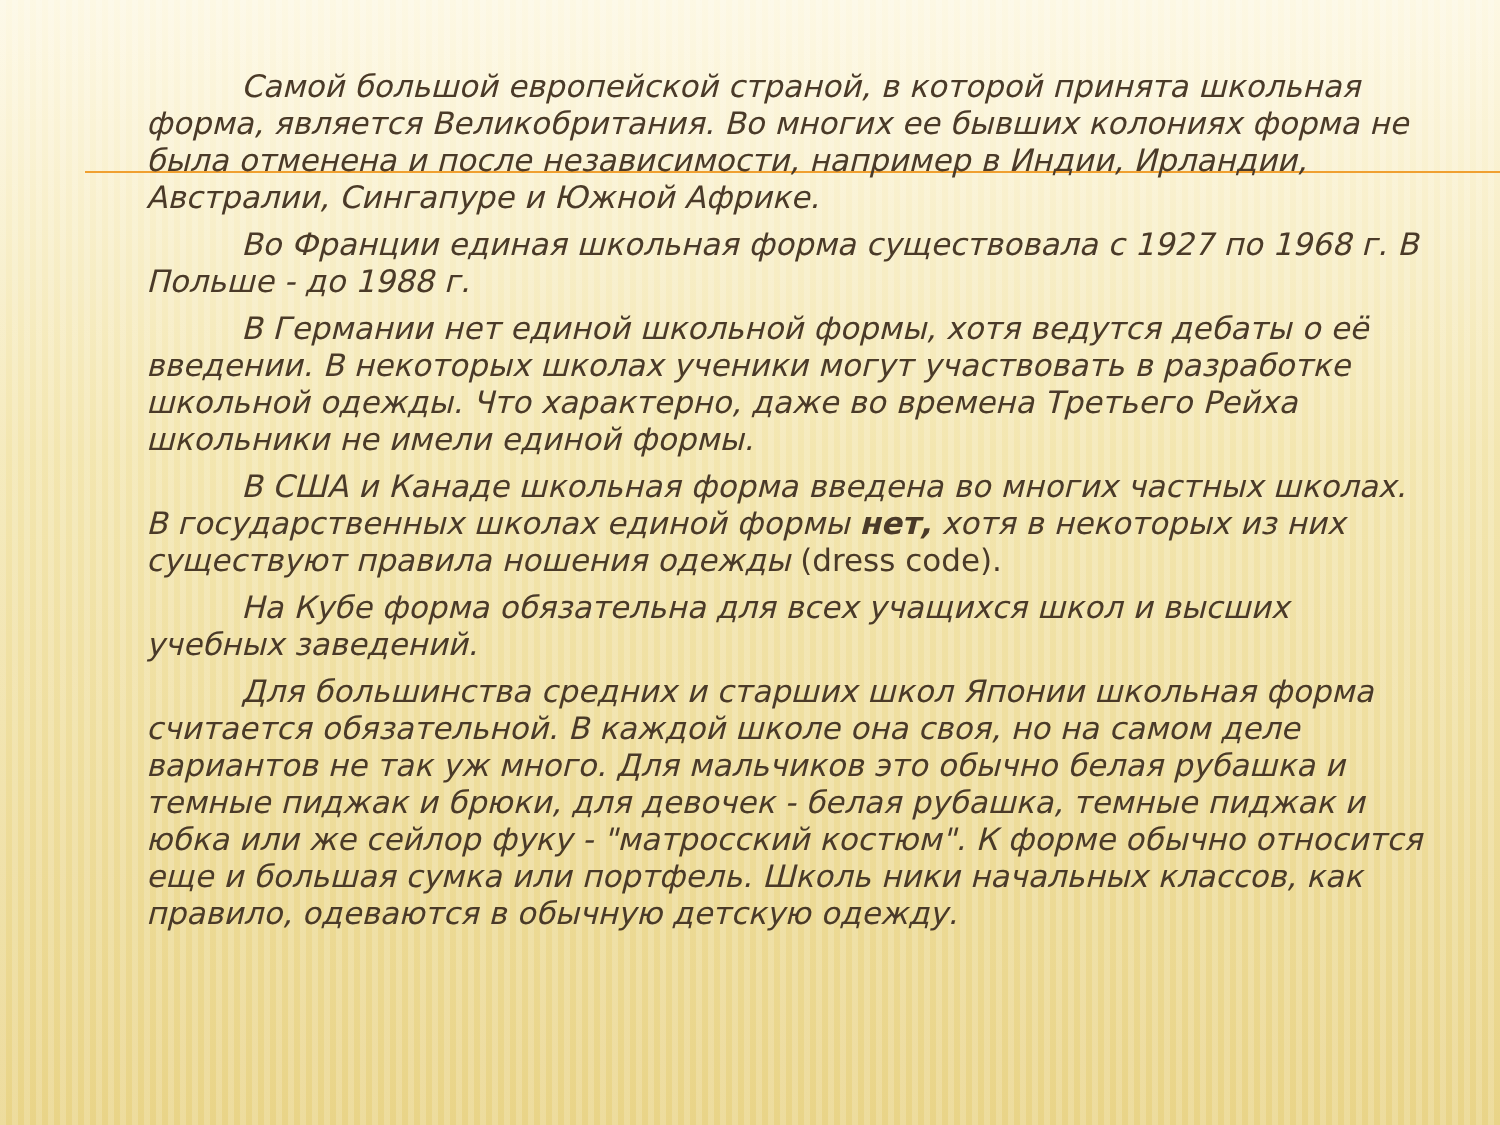Самой большой европейской страной, в которой принята школьная форма, является Великобритания. Во многих ее бывших колониях форма не была отменена и после независимости, например в Индии, Ирландии, Австралии, Сингапуре и Южной Африке.
Во Франции единая школьная форма существовала с 1927 по 1968 г. В Польше - до 1988 г.
В Германии нет единой школьной формы, хотя ведутся дебаты о её введении. В некоторых школах ученики могут участвовать в разработке школьной одежды. Что характерно, даже во времена Третьего Рейха школьники не имели единой формы.
В США и Канаде школьная форма введена во многих частных школах. В государственных школах единой формы нет, хотя в некоторых из них существуют правила ношения одежды (dress code).
На Кубе форма обязательна для всех учащихся школ и высших учебных заведений.
Для большинства средних и старших школ Японии школьная форма считается обязательной. В каждой школе она своя, но на самом деле вариантов не так уж много. Для мальчиков это обычно белая рубашка и темные пиджак и брюки, для девочек - белая рубашка, темные пиджак и юбка или же сейлор фуку - "матросский костюм". К форме обычно относится еще и большая сумка или портфель. Школь ники начальных классов, как правило, одеваются в обычную детскую одежду.